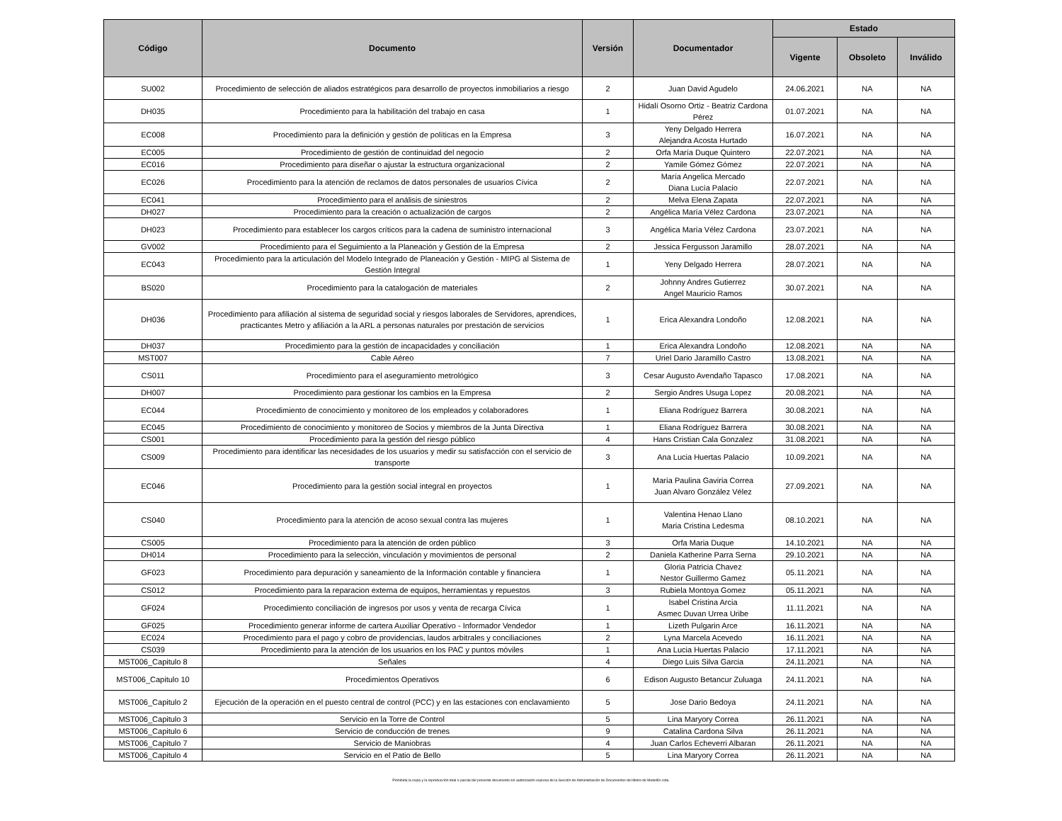| Código | Documento | Versión | Documentador | Estado | | |
| --- | --- | --- | --- | --- | --- | --- |
| | | | | Vigente | Obsoleto | Inválido |
| SU002 | Procedimiento de selección de aliados estratégicos para desarrollo de proyectos inmobiliarios a riesgo | 2 | Juan David Agudelo | 24.06.2021 | NA | NA |
| DH035 | Procedimiento para la habilitación del trabajo en casa | 1 | Hidalí Osorno Ortiz - Beatriz Cardona Pérez | 01.07.2021 | NA | NA |
| EC008 | Procedimiento para la definición y gestión de políticas en la Empresa | 3 | Yeny Delgado Herrera Alejandra Acosta Hurtado | 16.07.2021 | NA | NA |
| EC005 | Procedimiento de gestión de continuidad del negocio | 2 | Orfa María Duque Quintero | 22.07.2021 | NA | NA |
| EC016 | Procedimiento para diseñar o ajustar la estructura organizacional | 2 | Yamile Gómez Gómez | 22.07.2021 | NA | NA |
| EC026 | Procedimiento para la atención de reclamos de datos personales de usuarios Cívica | 2 | María Angelica Mercado Diana Lucía Palacio | 22.07.2021 | NA | NA |
| EC041 | Procedimiento para el análisis de siniestros | 2 | Melva Elena Zapata | 22.07.2021 | NA | NA |
| DH027 | Procedimiento para la creación o actualización de cargos | 2 | Angélica María Vélez Cardona | 23.07.2021 | NA | NA |
| DH023 | Procedimiento para establecer los cargos críticos para la cadena de suministro internacional | 3 | Angélica María Vélez Cardona | 23.07.2021 | NA | NA |
| GV002 | Procedimiento para el Seguimiento a la Planeación y Gestión de la Empresa | 2 | Jessica Fergusson Jaramillo | 28.07.2021 | NA | NA |
| EC043 | Procedimiento para la articulación del Modelo Integrado de Planeación y Gestión - MIPG al Sistema de Gestión Integral | 1 | Yeny Delgado Herrera | 28.07.2021 | NA | NA |
| BS020 | Procedimiento para la catalogación de materiales | 2 | Johnny Andres Gutierrez Angel Mauricio Ramos | 30.07.2021 | NA | NA |
| DH036 | Procedimiento para afiliación al sistema de seguridad social y riesgos laborales de Servidores, aprendices, practicantes Metro y afiliación a la ARL a personas naturales por prestación de servicios | 1 | Erica Alexandra Londoño | 12.08.2021 | NA | NA |
| DH037 | Procedimiento para la gestión de incapacidades y conciliación | 1 | Erica Alexandra Londoño | 12.08.2021 | NA | NA |
| MST007 | Cable Aéreo | 7 | Uriel Dario Jaramillo Castro | 13.08.2021 | NA | NA |
| CS011 | Procedimiento para el aseguramiento metrológico | 3 | Cesar Augusto Avendaño Tapasco | 17.08.2021 | NA | NA |
| DH007 | Procedimiento para gestionar los cambios en la Empresa | 2 | Sergio Andres Usuga Lopez | 20.08.2021 | NA | NA |
| EC044 | Procedimiento de conocimiento y monitoreo de los empleados y colaboradores | 1 | Eliana Rodríguez Barrera | 30.08.2021 | NA | NA |
| EC045 | Procedimiento de conocimiento y monitoreo de Socios y miembros de la Junta Directiva | 1 | Eliana Rodríguez Barrera | 30.08.2021 | NA | NA |
| CS001 | Procedimiento para la gestión del riesgo público | 4 | Hans Cristian Cala Gonzalez | 31.08.2021 | NA | NA |
| CS009 | Procedimiento para identificar las necesidades de los usuarios y medir su satisfacción con el servicio de transporte | 3 | Ana Lucia Huertas Palacio | 10.09.2021 | NA | NA |
| EC046 | Procedimiento para la gestión social integral en proyectos | 1 | María Paulina Gaviria Correa Juan Alvaro González Vélez | 27.09.2021 | NA | NA |
| CS040 | Procedimiento para la atención de acoso sexual contra las mujeres | 1 | Valentina Henao Llano Maria Cristina Ledesma | 08.10.2021 | NA | NA |
| CS005 | Procedimiento para la atención de orden público | 3 | Orfa Maria Duque | 14.10.2021 | NA | NA |
| DH014 | Procedimiento para la selección, vinculación y movimientos de personal | 2 | Daniela Katherine Parra Serna | 29.10.2021 | NA | NA |
| GF023 | Procedimiento para depuración y saneamiento de la Información contable y financiera | 1 | Gloria Patricia Chavez Nestor Guillermo Gamez | 05.11.2021 | NA | NA |
| CS012 | Procedimiento para la reparacion externa de equipos, herramientas y repuestos | 3 | Rubiela Montoya Gomez | 05.11.2021 | NA | NA |
| GF024 | Procedimiento conciliación de ingresos por usos y venta de recarga Cívica | 1 | Isabel Cristina Arcia Asmec Duvan Urrea Uribe | 11.11.2021 | NA | NA |
| GF025 | Procedimiento generar informe de cartera Auxiliar Operativo - Informador Vendedor | 1 | Lizeth Pulgarin Arce | 16.11.2021 | NA | NA |
| EC024 | Procedimiento para el pago y cobro de providencias, laudos arbitrales y conciliaciones | 2 | Lyna Marcela Acevedo | 16.11.2021 | NA | NA |
| CS039 | Procedimiento para la atención de los usuarios en los PAC y puntos móviles | 1 | Ana Lucia Huertas Palacio | 17.11.2021 | NA | NA |
| MST006_Capitulo 8 | Señales | 4 | Diego Luis Silva Garcia | 24.11.2021 | NA | NA |
| MST006_Capitulo 10 | Procedimientos Operativos | 6 | Edison Augusto Betancur Zuluaga | 24.11.2021 | NA | NA |
| MST006_Capitulo 2 | Ejecución de la operación en el puesto central de control (PCC) y en las estaciones con enclavamiento | 5 | Jose Dario Bedoya | 24.11.2021 | NA | NA |
| MST006_Capitulo 3 | Servicio en la Torre de Control | 5 | Lina Maryory Correa | 26.11.2021 | NA | NA |
| MST006_Capitulo 6 | Servicio de conducción de trenes | 9 | Catalina Cardona Silva | 26.11.2021 | NA | NA |
| MST006_Capitulo 7 | Servicio de Maniobras | 4 | Juan Carlos Echeverri Albaran | 26.11.2021 | NA | NA |
| MST006_Capitulo 4 | Servicio en el Patio de Bello | 5 | Lina Maryory Correa | 26.11.2021 | NA | NA |
Prohibida la copia y la reproducción total o parcial del presente documento sin autorización expresa de la Sección de Administración de Documentos del Metro de Medellín Ltda.